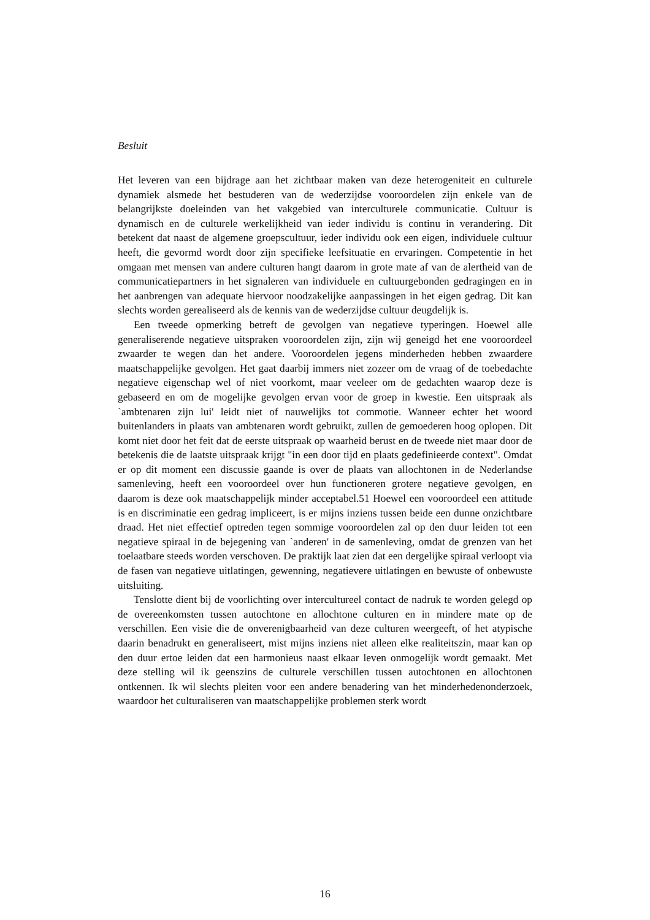Besluit
Het leveren van een bijdrage aan het zichtbaar maken van deze heterogeniteit en culturele dynamiek alsmede het bestuderen van de wederzijdse vooroordelen zijn enkele van de belangrijkste doeleinden van het vakgebied van interculturele communicatie. Cultuur is dynamisch en de culturele werkelijkheid van ieder individu is continu in verandering. Dit betekent dat naast de algemene groepscultuur, ieder individu ook een eigen, individuele cultuur heeft, die gevormd wordt door zijn specifieke leefsituatie en ervaringen. Competentie in het omgaan met mensen van andere culturen hangt daarom in grote mate af van de alertheid van de communicatiepartners in het signaleren van individuele en cultuurgebonden gedragingen en in het aanbrengen van adequate hiervoor noodzakelijke aanpassingen in het eigen gedrag. Dit kan slechts worden gerealiseerd als de kennis van de wederzijdse cultuur deugdelijk is.
Een tweede opmerking betreft de gevolgen van negatieve typeringen. Hoewel alle generaliserende negatieve uitspraken vooroordelen zijn, zijn wij geneigd het ene vooroordeel zwaarder te wegen dan het andere. Vooroordelen jegens minderheden hebben zwaardere maatschappelijke gevolgen. Het gaat daarbij immers niet zozeer om de vraag of de toebedachte negatieve eigenschap wel of niet voorkomt, maar veeleer om de gedachten waarop deze is gebaseerd en om de mogelijke gevolgen ervan voor de groep in kwestie. Een uitspraak als `ambtenaren zijn lui' leidt niet of nauwelijks tot commotie. Wanneer echter het woord buitenlanders in plaats van ambtenaren wordt gebruikt, zullen de gemoederen hoog oplopen. Dit komt niet door het feit dat de eerste uitspraak op waarheid berust en de tweede niet maar door de betekenis die de laatste uitspraak krijgt "in een door tijd en plaats gedefinieerde context". Omdat er op dit moment een discussie gaande is over de plaats van allochtonen in de Nederlandse samenleving, heeft een vooroordeel over hun functioneren grotere negatieve gevolgen, en daarom is deze ook maatschappelijk minder acceptabel.51 Hoewel een vooroordeel een attitude is en discriminatie een gedrag impliceert, is er mijns inziens tussen beide een dunne onzichtbare draad. Het niet effectief optreden tegen sommige vooroordelen zal op den duur leiden tot een negatieve spiraal in de bejegening van `anderen' in de samenleving, omdat de grenzen van het toelaatbare steeds worden verschoven. De praktijk laat zien dat een dergelijke spiraal verloopt via de fasen van negatieve uitlatingen, gewenning, negatievere uitlatingen en bewuste of onbewuste uitsluiting.
Tenslotte dient bij de voorlichting over intercultureel contact de nadruk te worden gelegd op de overeenkomsten tussen autochtone en allochtone culturen en in mindere mate op de verschillen. Een visie die de onverenigbaarheid van deze culturen weergeeft, of het atypische daarin benadrukt en generaliseert, mist mijns inziens niet alleen elke realiteitszin, maar kan op den duur ertoe leiden dat een harmonieus naast elkaar leven onmogelijk wordt gemaakt. Met deze stelling wil ik geenszins de culturele verschillen tussen autochtonen en allochtonen ontkennen. Ik wil slechts pleiten voor een andere benadering van het minderhedenonderzoek, waardoor het culturaliseren van maatschappelijke problemen sterk wordt
16